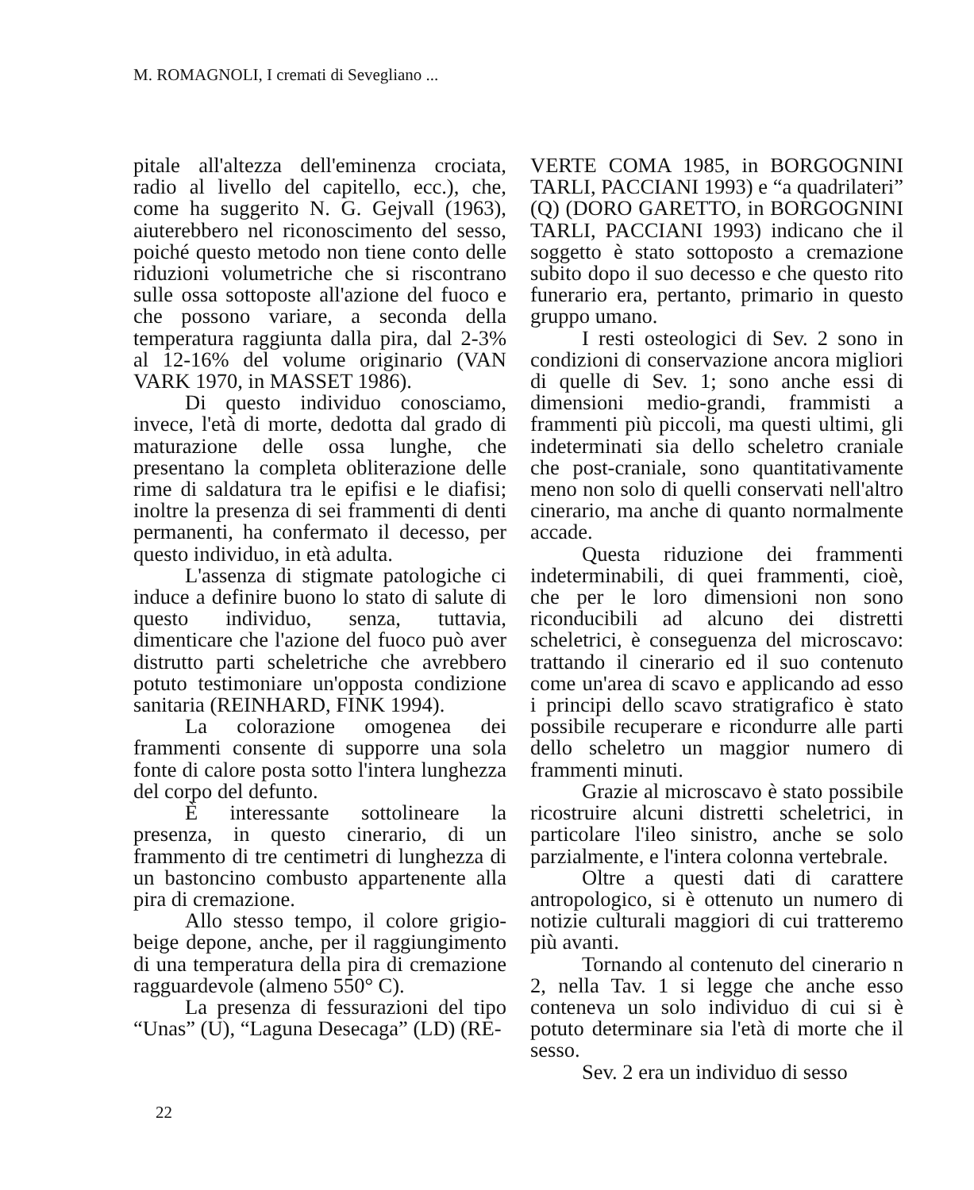M. ROMAGNOLI, I cremati di Sevegliano ...
pitale all'altezza dell'eminenza crociata, radio al livello del capitello, ecc.), che, come ha suggerito N. G. Gejvall (1963), aiuterebbero nel riconoscimento del sesso, poiché questo metodo non tiene conto delle riduzioni volumetriche che si riscontrano sulle ossa sottoposte all'azione del fuoco e che possono variare, a seconda della temperatura raggiunta dalla pira, dal 2-3% al 12-16% del volume originario (VAN VARK 1970, in MASSET 1986).
Di questo individuo conosciamo, invece, l'età di morte, dedotta dal grado di maturazione delle ossa lunghe, che presentano la completa obliterazione delle rime di saldatura tra le epifisi e le diafisi; inoltre la presenza di sei frammenti di denti permanenti, ha confermato il decesso, per questo individuo, in età adulta.
L'assenza di stigmate patologiche ci induce a definire buono lo stato di salute di questo individuo, senza, tuttavia, dimenticare che l'azione del fuoco può aver distrutto parti scheletriche che avrebbero potuto testimoniare un'opposta condizione sanitaria (REINHARD, FINK 1994).
La colorazione omogenea dei frammenti consente di supporre una sola fonte di calore posta sotto l'intera lunghezza del corpo del defunto.
È interessante sottolineare la presenza, in questo cinerario, di un frammento di tre centimetri di lunghezza di un bastoncino combusto appartenente alla pira di cremazione.
Allo stesso tempo, il colore grigio-beige depone, anche, per il raggiungimento di una temperatura della pira di cremazione ragguardevole (almeno 550° C).
La presenza di fessurazioni del tipo “Unas” (U), “Laguna Desecaga” (LD) (RE-
VERTE COMA 1985, in BORGOGNINI TARLI, PACCIANI 1993) e “a quadrilateri” (Q) (DORO GARETTO, in BORGOGNINI TARLI, PACCIANI 1993) indicano che il soggetto è stato sottoposto a cremazione subito dopo il suo decesso e che questo rito funerario era, pertanto, primario in questo gruppo umano.
I resti osteologici di Sev. 2 sono in condizioni di conservazione ancora migliori di quelle di Sev. 1; sono anche essi di dimensioni medio-grandi, frammisti a frammenti più piccoli, ma questi ultimi, gli indeterminati sia dello scheletro craniale che post-craniale, sono quantitativamente meno non solo di quelli conservati nell'altro cinerario, ma anche di quanto normalmente accade.
Questa riduzione dei frammenti indeterminabili, di quei frammenti, cioè, che per le loro dimensioni non sono riconducibili ad alcuno dei distretti scheletrici, è conseguenza del microscavo: trattando il cinerario ed il suo contenuto come un'area di scavo e applicando ad esso i principi dello scavo stratigrafico è stato possibile recuperare e ricondurre alle parti dello scheletro un maggior numero di frammenti minuti.
Grazie al microscavo è stato possibile ricostruire alcuni distretti scheletrici, in particolare l'ileo sinistro, anche se solo parzialmente, e l'intera colonna vertebrale.
Oltre a questi dati di carattere antropologico, si è ottenuto un numero di notizie culturali maggiori di cui tratteremo più avanti.
Tornando al contenuto del cinerario n 2, nella Tav. 1 si legge che anche esso conteneva un solo individuo di cui si è potuto determinare sia l'età di morte che il sesso.
Sev. 2 era un individuo di sesso
22